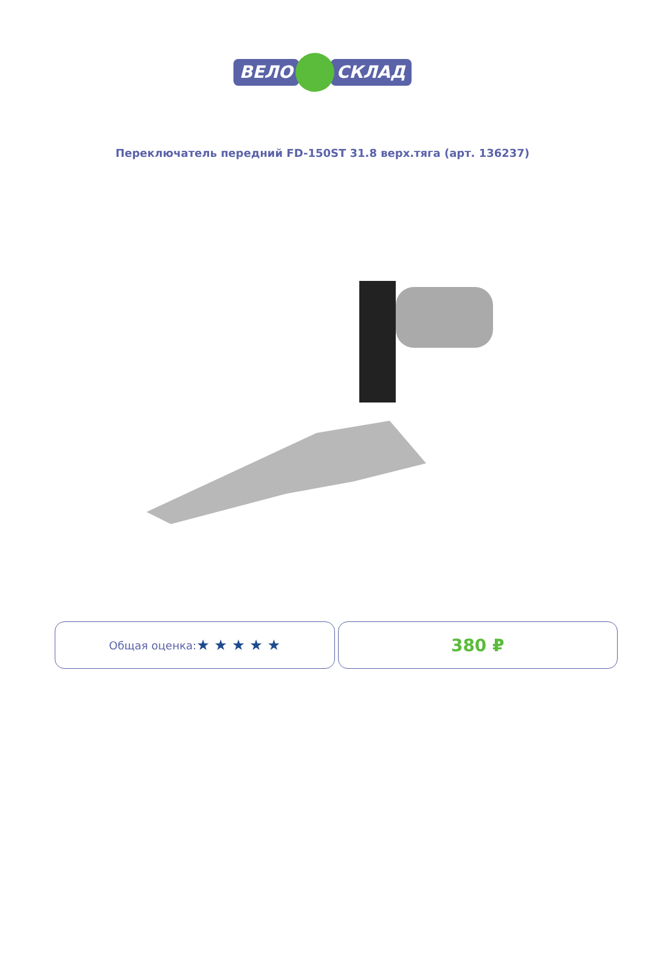ВЕЛО СКЛАД
Переключатель передний FD-150ST 31.8 верх.тяга (арт. 136237)
Общая оценка: ★ ★ ★ ★ ★
380 ₽